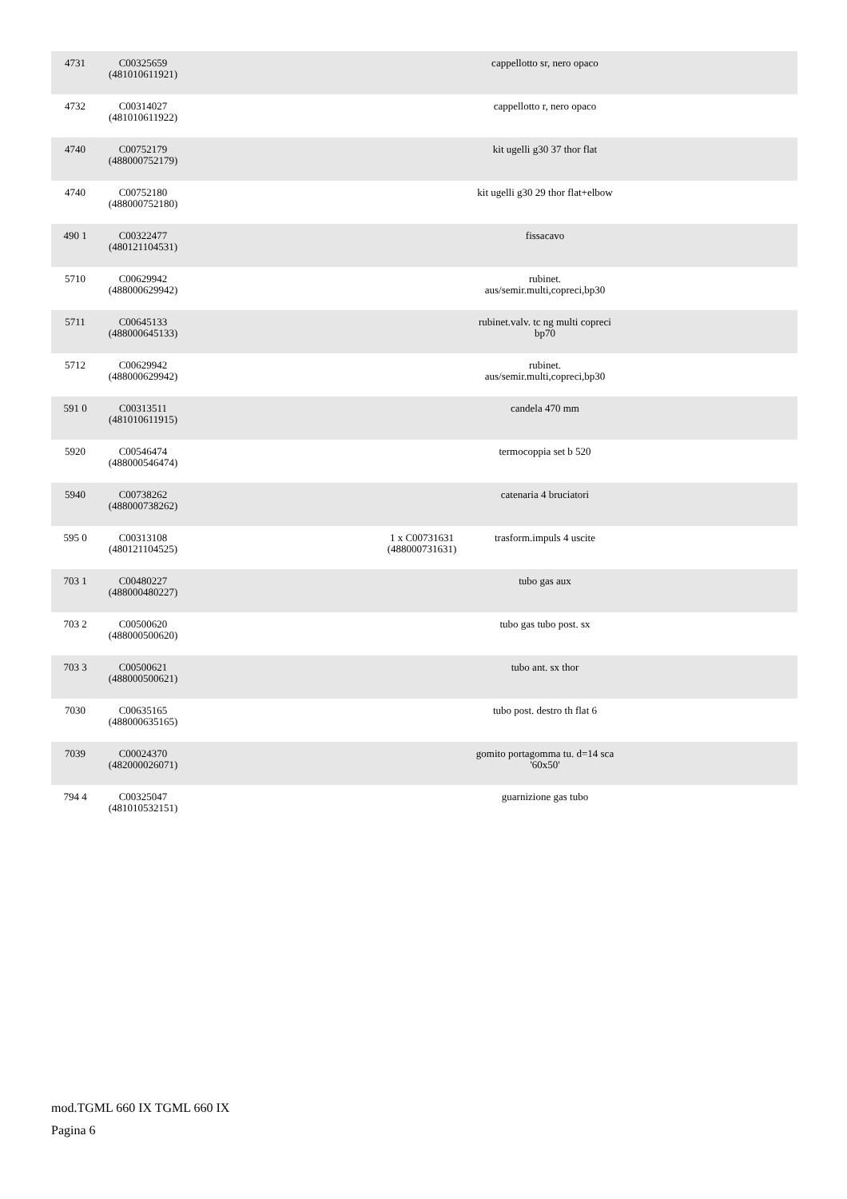| 4731 | C00325659 (481010611921) | | | cappellotto sr, nero opaco | |
| 4732 | C00314027 (481010611922) | | | cappellotto r, nero opaco | |
| 4740 | C00752179 (488000752179) | | | kit ugelli g30 37 thor flat | |
| 4740 | C00752180 (488000752180) | | | kit ugelli g30 29 thor flat+elbow | |
| 490 1 | C00322477 (480121104531) | | | fissacavo | |
| 5710 | C00629942 (488000629942) | | | rubinet. aus/semir.multi,copreci,bp30 | |
| 5711 | C00645133 (488000645133) | | | rubinet.valv. tc ng multi copreci bp70 | |
| 5712 | C00629942 (488000629942) | | | rubinet. aus/semir.multi,copreci,bp30 | |
| 591 0 | C00313511 (481010611915) | | | candela 470 mm | |
| 5920 | C00546474 (488000546474) | | | termocoppia set b 520 | |
| 5940 | C00738262 (488000738262) | | | catenaria 4 bruciatori | |
| 595 0 | C00313108 (480121104525) | | 1 x C00731631 (488000731631) | trasform.impuls 4 uscite | |
| 703 1 | C00480227 (488000480227) | | | tubo gas aux | |
| 703 2 | C00500620 (488000500620) | | | tubo gas tubo post. sx | |
| 703 3 | C00500621 (488000500621) | | | tubo ant. sx thor | |
| 7030 | C00635165 (488000635165) | | | tubo post. destro th flat 6 | |
| 7039 | C00024370 (482000026071) | | | gomito portagomma tu. d=14 sca '60x50' | |
| 794 4 | C00325047 (481010532151) | | | guarnizione gas tubo | |
mod.TGML 660 IX TGML 660 IX
Pagina 6